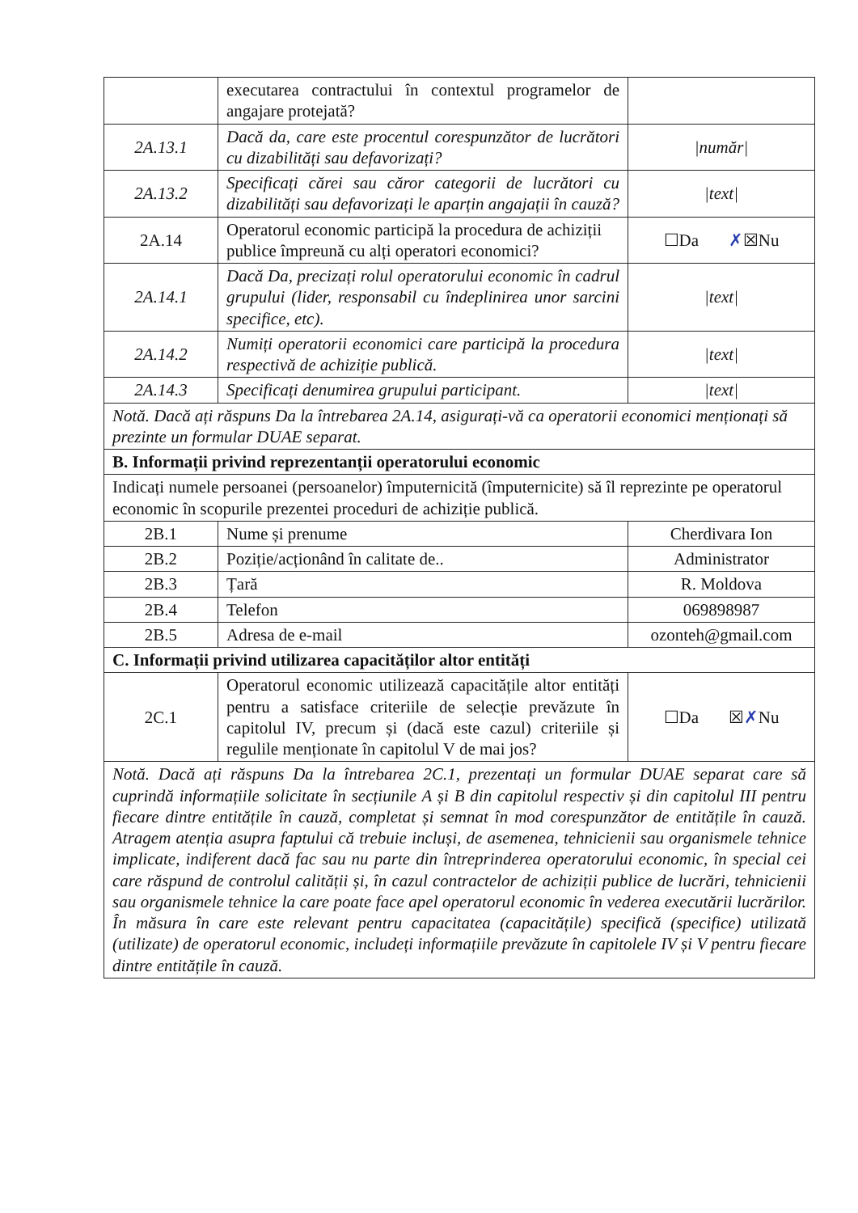| | executarea contractului în contextul programelor de angajare protejată? | |
| 2A.13.1 | Dacă da, care este procentul corespunzător de lucrători cu dizabilități sau defavorizați? | /număr/ |
| 2A.13.2 | Specificați cărei sau căror categorii de lucrători cu dizabilități sau defavorizați le aparțin angajații în cauză? | /text/ |
| 2A.14 | Operatorul economic participă la procedura de achiziții publice împreună cu alți operatori economici? | ☐Da ✗ ☒Nu |
| 2A.14.1 | Dacă Da, precizați rolul operatorului economic în cadrul grupului (lider, responsabil cu îndeplinirea unor sarcini specifice, etc). | /text/ |
| 2A.14.2 | Numiți operatorii economici care participă la procedura respectivă de achiziție publică. | /text/ |
| 2A.14.3 | Specificați denumirea grupului participant. | /text/ |
| Notă. Dacă ați răspuns Da la întrebarea 2A.14, asigurați-vă ca operatorii economici menționați să prezinte un formular DUAE separat. | | |
| B. Informații privind reprezentanții operatorului economic | | |
| Indicați numele persoanei (persoanelor) împuternicită (împuternicite) să îl reprezinte pe operatorul economic în scopurile prezentei proceduri de achiziție publică. | | |
| 2B.1 | Nume și prenume | Cherdivara Ion |
| 2B.2 | Poziție/acționând în calitate de.. | Administrator |
| 2B.3 | Țară | R. Moldova |
| 2B.4 | Telefon | 069898987 |
| 2B.5 | Adresa de e-mail | ozonteh@gmail.com |
| C. Informații privind utilizarea capacităților altor entități | | |
| 2C.1 | Operatorul economic utilizează capacitățile altor entități pentru a satisface criteriile de selecție prevăzute în capitolul IV, precum și (dacă este cazul) criteriile și regulile menționate în capitolul V de mai jos? | ☐Da ☒ ✗ Nu |
| Notă. Dacă ați răspuns Da la întrebarea 2C.1, prezentați un formular DUAE separat care să cuprindă informațiile solicitate în secțiunile A și B din capitolul respectiv și din capitolul III pentru fiecare dintre entitățile în cauză, completat și semnat în mod corespunzător de entitățile în cauză. Atragem atenția asupra faptului că trebuie incluși, de asemenea, tehnicienii sau organismele tehnice implicate, indiferent dacă fac sau nu parte din întreprinderea operatorului economic, în special cei care răspund de controlul calității și, în cazul contractelor de achiziții publice de lucrări, tehnicienii sau organismele tehnice la care poate face apel operatorul economic în vederea executării lucrărilor. În măsura în care este relevant pentru capacitatea (capacitățile) specifică (specifice) utilizată (utilizate) de operatorul economic, includeți informațiile prevăzute în capitolele IV și V pentru fiecare dintre entitățile în cauză. | | |